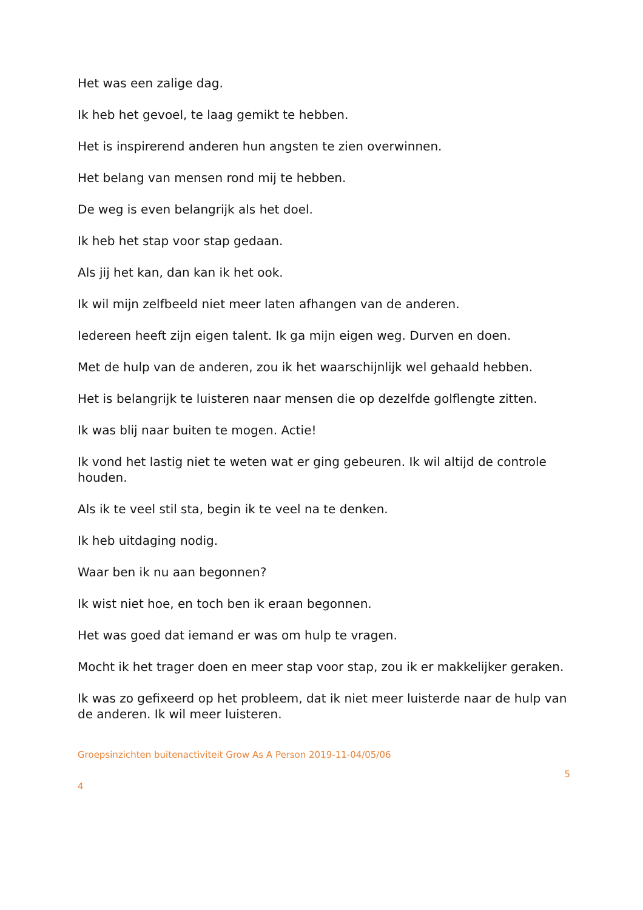Het was een zalige dag.
Ik heb het gevoel, te laag gemikt te hebben.
Het is inspirerend anderen hun angsten te zien overwinnen.
Het belang van mensen rond mij te hebben.
De weg is even belangrijk als het doel.
Ik heb het stap voor stap gedaan.
Als jij het kan, dan kan ik het ook.
Ik wil mijn zelfbeeld niet meer laten afhangen van de anderen.
Iedereen heeft zijn eigen talent. Ik ga mijn eigen weg. Durven en doen.
Met de hulp van de anderen, zou ik het waarschijnlijk wel gehaald hebben.
Het is belangrijk te luisteren naar mensen die op dezelfde golflengte zitten.
Ik was blij naar buiten te mogen. Actie!
Ik vond het lastig niet te weten wat er ging gebeuren. Ik wil altijd de controle houden.
Als ik te veel stil sta, begin ik te veel na te denken.
Ik heb uitdaging nodig.
Waar ben ik nu aan begonnen?
Ik wist niet hoe, en toch ben ik eraan begonnen.
Het was goed dat iemand er was om hulp te vragen.
Mocht ik het trager doen en meer stap voor stap, zou ik er makkelijker geraken.
Ik was zo gefixeerd op het probleem, dat ik niet meer luisterde naar de hulp van de anderen. Ik wil meer luisteren.
Groepsinzichten buitenactiviteit Grow As A Person 2019-11-04/05/06
5
4